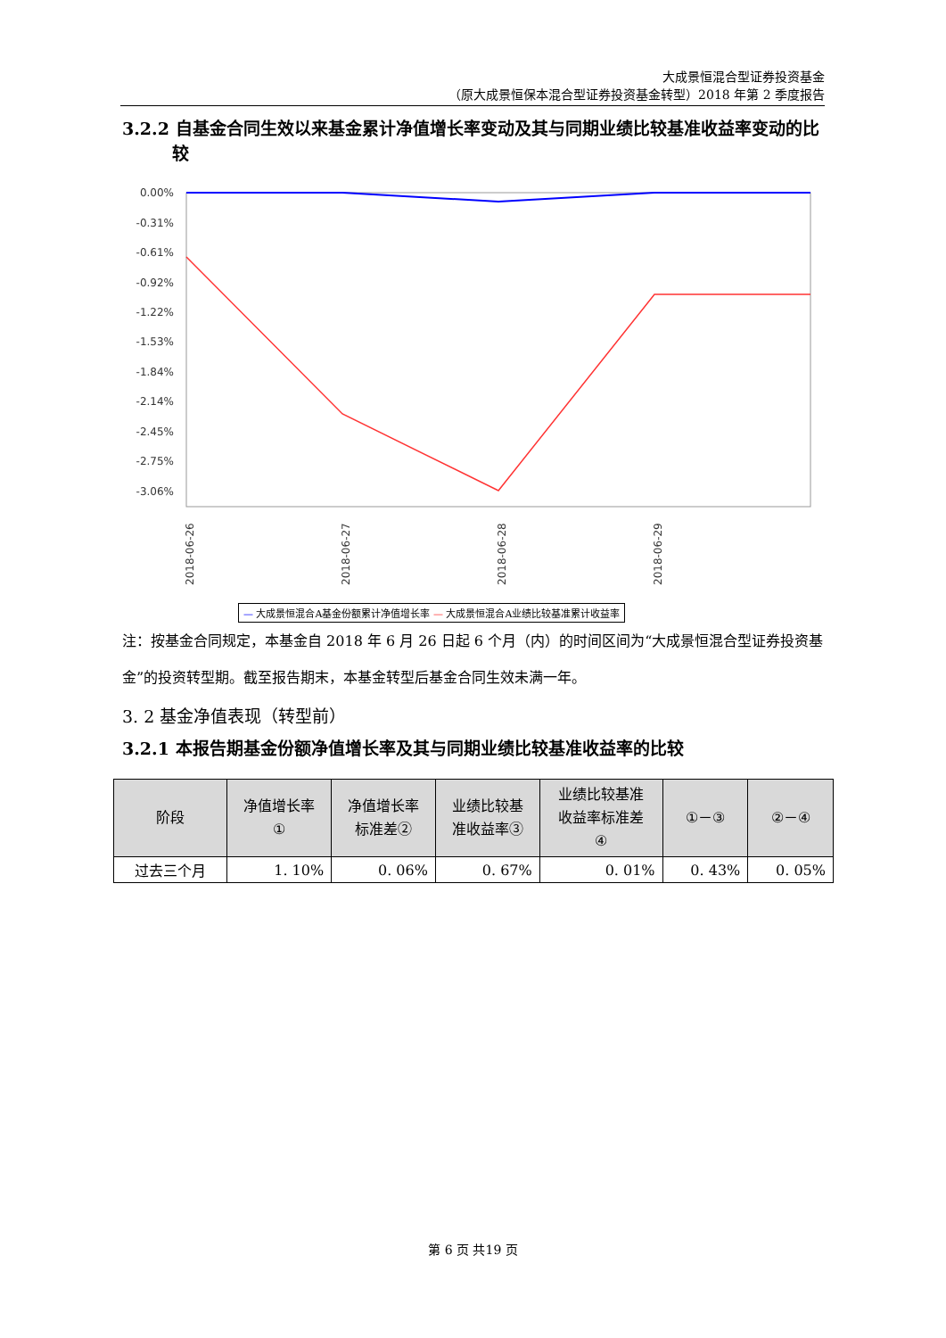大成景恒混合型证券投资基金
（原大成景恒保本混合型证券投资基金转型）2018 年第 2 季度报告
3.2.2 自基金合同生效以来基金累计净值增长率变动及其与同期业绩比较基准收益率变动的比较
0.00%
-0.31%
-0.61%
-0.92%
-1.22%
-1.53%
-1.84%
-2.14%
-2.45%
-2.75%
-3.06%
2018-06-26
2018-06-27
2018-06-28
2018-06-29
— 大成景恒混合A基金份额累计净值增长率 — 大成景恒混合A业绩比较基准累计收益率
注：按基金合同规定，本基金自 2018 年 6 月 26 日起 6 个月（内）的时间区间为“大成景恒混合型证券投资基金”的投资转型期。截至报告期末，本基金转型后基金合同生效未满一年。
3. 2 基金净值表现（转型前）
3.2.1 本报告期基金份额净值增长率及其与同期业绩比较基准收益率的比较
| 阶段 | 净值增长率 ① | 净值增长率 标准差② | 业绩比较基 准收益率③ | 业绩比较基准 收益率标准差 ④ | ①－③ | ②－④ |
| --- | --- | --- | --- | --- | --- | --- |
| 过去三个月 | 1. 10% | 0. 06% | 0. 67% | 0. 01% | 0. 43% | 0. 05% |
第 6 页 共19 页